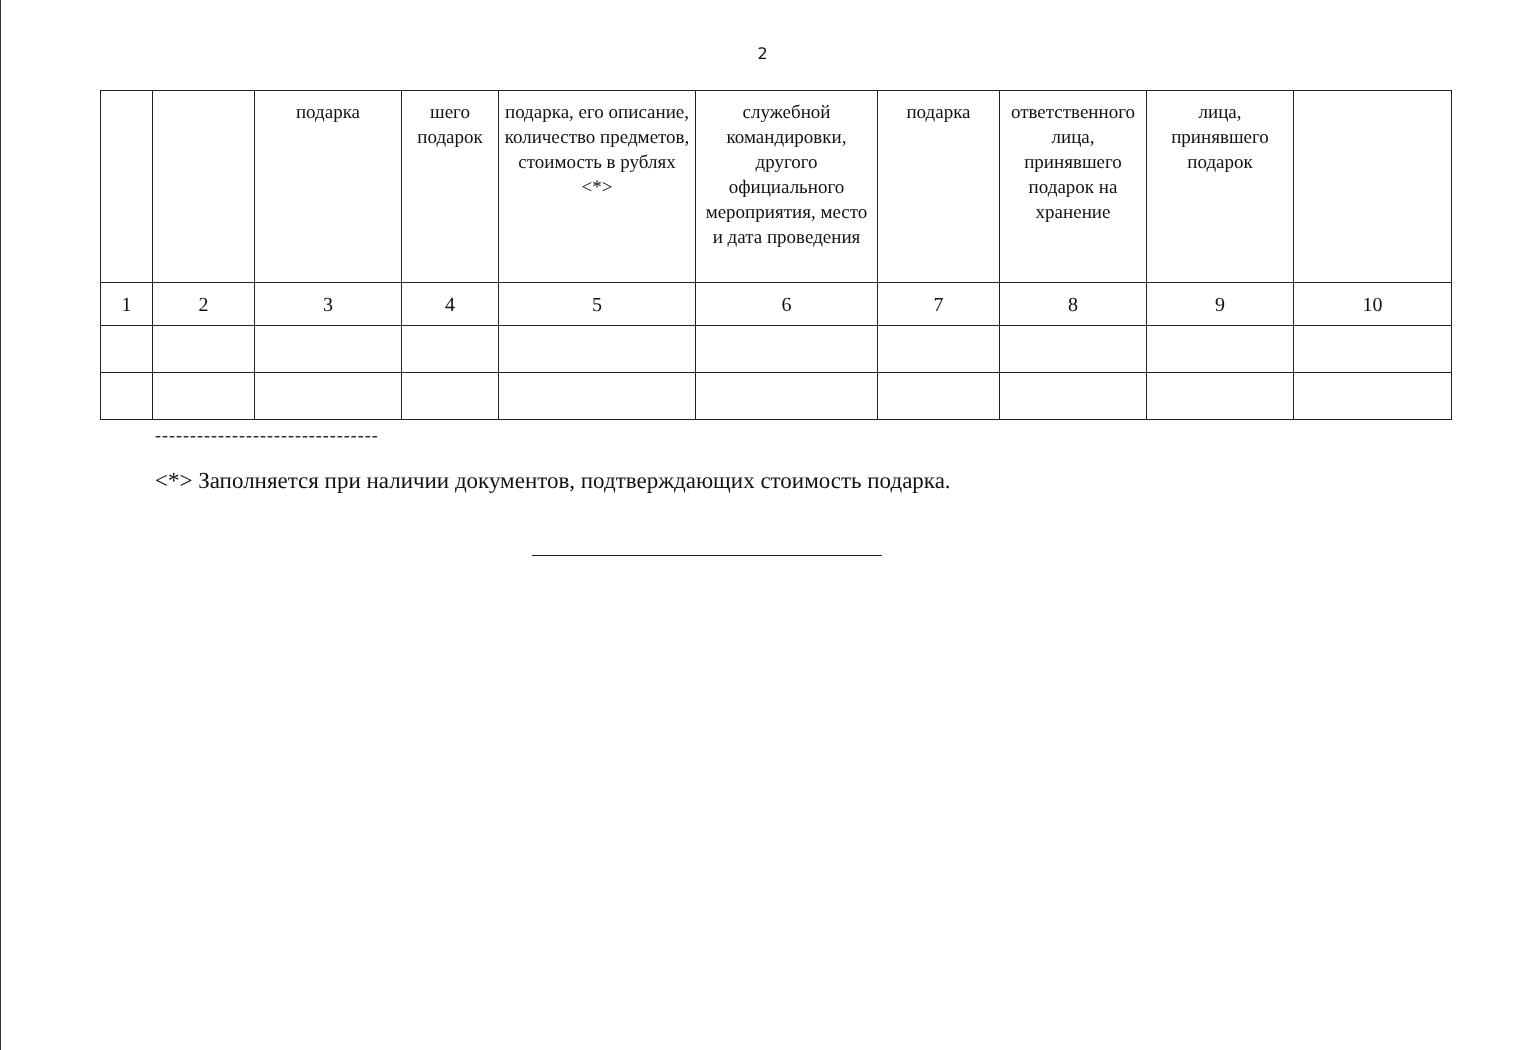2
| | | подарка | шего подарок | подарка, его описание, количество предметов, стоимость в рублях <*> | служебной командировки, другого официального мероприятия, место и дата проведения | подарка | ответственного лица, принявшего подарок на хранение | лица, принявшего подарок | |
| 1 | 2 | 3 | 4 | 5 | 6 | 7 | 8 | 9 | 10 |
--------------------------------
<*> Заполняется при наличии документов, подтверждающих стоимость подарка.